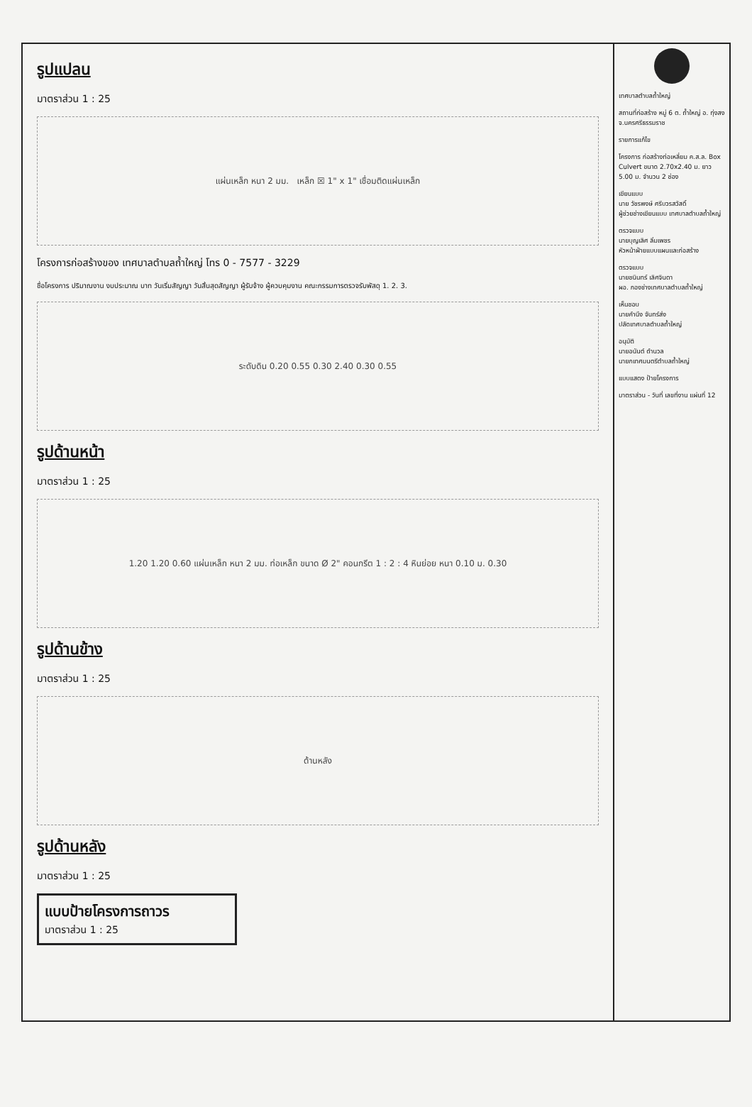รูปแปลน
มาตราส่วน 1 : 25
แผ่นเหล็ก หนา 2 มม. เหล็ก ☒ 1" x 1" เชื่อมติดแผ่นเหล็ก
โครงการก่อสร้างของ เทศบาลตำบลถ้ำใหญ่ โทร 0 - 7577 - 3229
ชื่อโครงการ ปริมาณงาน งบประมาณ บาท วันเริ่มสัญญา วันสิ้นสุดสัญญา ผู้รับจ้าง ผู้ควบคุมงาน คณะกรรมการตรวจรับพัสดุ 1. 2. 3.
ระดับดิน 0.20 0.55 0.30 2.40 0.30 0.55
รูปด้านหน้า
มาตราส่วน 1 : 25
1.20 1.20 0.60 แผ่นเหล็ก หนา 2 มม. ท่อเหล็ก ขนาด Ø 2" คอนกรีต 1 : 2 : 4 หินย่อย หนา 0.10 ม. 0.30
รูปด้านข้าง
มาตราส่วน 1 : 25
ด้านหลัง
รูปด้านหลัง
มาตราส่วน 1 : 25
แบบป้ายโครงการถาวร
มาตราส่วน 1 : 25
เทศบาลตำบลถ้ำใหญ่
สถานที่ก่อสร้าง หมู่ 6 ต. ถ้ำใหญ่ อ. ทุ่งสง จ.นครศรีธรรมราช
รายการแก้ไข
โครงการ ก่อสร้างท่อเหลี่ยม ค.ส.ล. Box Culvert ขนาด 2.70x2.40 ม. ยาว 5.00 ม. จำนวน 2 ช่อง
เขียนแบบ
นาย วัชรพงษ์ ศรีบวรสวัสดิ์
ผู้ช่วยช่างเขียนแบบ เทศบาลตำบลถ้ำใหญ่
ตรวจแบบ
นายบุญเลิศ ลิ่มเพชร
หัวหน้าฝ่ายแบบแผนและก่อสร้าง
ตรวจแบบ
นายชนินทร์ เลิศจินดา
ผอ. กองช่างเทศบาลตำบลถ้ำใหญ่
เห็นชอบ
นายคำนึง จันทร์ส่ง
ปลัดเทศบาลตำบลถ้ำใหญ่
อนุมัติ
นายอนันต์ ดำนวล
นายกเทศมนตรีตำบลถ้ำใหญ่
แบบแสดง ป้ายโครงการ
มาตราส่วน - วันที่ เลขที่งาน แผ่นที่ 12